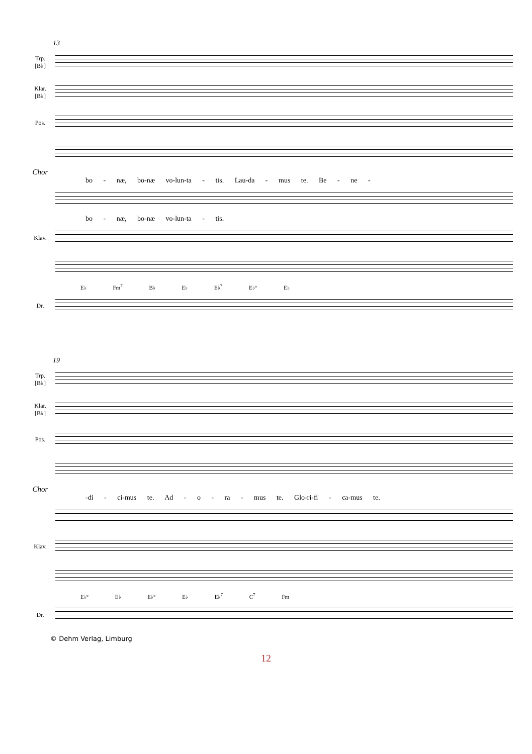13
Trp.
[B♭]
Klar.
[B♭]
Pos.
Chor
bo - næ, bo-næ vo-lun-ta - tis. Lau-da - mus te. Be - ne -
bo - næ, bo-næ vo-lun-ta - tis.
Klav.
E♭ Fm<sup>7</sup> B♭ E♭ E♭<sup>7</sup> E♭° E♭
Dr.
19
Trp.
[B♭]
Klar.
[B♭]
Pos.
Chor
-di - ci-mus te. Ad - o - ra - mus te. Glo-ri-fi - ca-mus te.
Klav.
E♭° E♭ E♭° E♭ E♭<sup>7</sup> C<sup>7</sup> Fm
Dr.
© Dehm Verlag, Limburg
12